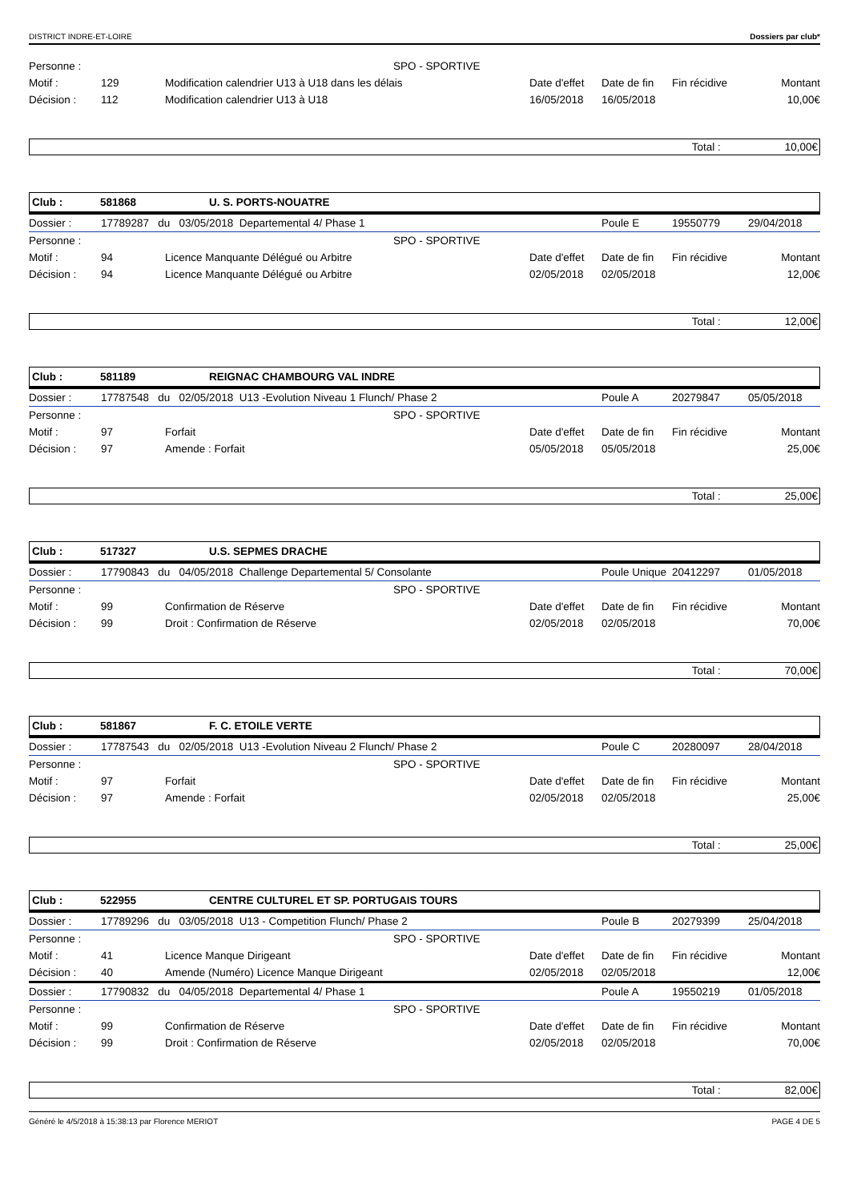DISTRICT INDRE-ET-LOIRE Dossiers par club*
| Personne : | | SPO - SPORTIVE | | | | |
| Motif : | 129 | Modification calendrier U13 à U18 dans les délais | Date d'effet | Date de fin | Fin récidive | Montant |
| Décision : | 112 | Modification calendrier U13 à U18 | 16/05/2018 | 16/05/2018 | | 10,00€ |
Total : 10,00€
Club : 581868 U. S. PORTS-NOUATRE
| Dossier : | 17789287 du 03/05/2018 Departemental 4/ Phase 1 | | | Poule E | 19550779 | 29/04/2018 |
| Personne : | | SPO - SPORTIVE | | | | |
| Motif : | 94 | Licence Manquante Délégué ou Arbitre | Date d'effet | Date de fin | Fin récidive | Montant |
| Décision : | 94 | Licence Manquante Délégué ou Arbitre | 02/05/2018 | 02/05/2018 | | 12,00€ |
Total : 12,00€
Club : 581189 REIGNAC CHAMBOURG VAL INDRE
| Dossier : | 17787548 du 02/05/2018 U13 -Evolution Niveau 1 Flunch/ Phase 2 | | | Poule A | 20279847 | 05/05/2018 |
| Personne : | | SPO - SPORTIVE | | | | |
| Motif : | 97 | Forfait | Date d'effet | Date de fin | Fin récidive | Montant |
| Décision : | 97 | Amende : Forfait | 05/05/2018 | 05/05/2018 | | 25,00€ |
Total : 25,00€
Club : 517327 U.S. SEPMES DRACHE
| Dossier : | 17790843 du 04/05/2018 Challenge Departemental 5/ Consolante | | | Poule Unique | 20412297 | 01/05/2018 |
| Personne : | | SPO - SPORTIVE | | | | |
| Motif : | 99 | Confirmation de Réserve | Date d'effet | Date de fin | Fin récidive | Montant |
| Décision : | 99 | Droit : Confirmation de Réserve | 02/05/2018 | 02/05/2018 | | 70,00€ |
Total : 70,00€
Club : 581867 F. C. ETOILE VERTE
| Dossier : | 17787543 du 02/05/2018 U13 -Evolution Niveau 2 Flunch/ Phase 2 | | | Poule C | 20280097 | 28/04/2018 |
| Personne : | | SPO - SPORTIVE | | | | |
| Motif : | 97 | Forfait | Date d'effet | Date de fin | Fin récidive | Montant |
| Décision : | 97 | Amende : Forfait | 02/05/2018 | 02/05/2018 | | 25,00€ |
Total : 25,00€
Club : 522955 CENTRE CULTUREL ET SP. PORTUGAIS TOURS
| Dossier : | 17789296 du 03/05/2018 U13 - Competition Flunch/ Phase 2 | | | Poule B | 20279399 | 25/04/2018 |
| Personne : | | SPO - SPORTIVE | | | | |
| Motif : | 41 | Licence Manque Dirigeant | Date d'effet | Date de fin | Fin récidive | Montant |
| Décision : | 40 | Amende (Numéro) Licence Manque Dirigeant | 02/05/2018 | 02/05/2018 | | 12,00€ |
| Dossier : | 17790832 du 04/05/2018 Departemental 4/ Phase 1 | | | Poule A | 19550219 | 01/05/2018 |
| Personne : | | SPO - SPORTIVE | | | | |
| Motif : | 99 | Confirmation de Réserve | Date d'effet | Date de fin | Fin récidive | Montant |
| Décision : | 99 | Droit : Confirmation de Réserve | 02/05/2018 | 02/05/2018 | | 70,00€ |
Total : 82,00€
Généré le 4/5/2018 à 15:38:13 par Florence MERIOT PAGE 4 DE 5